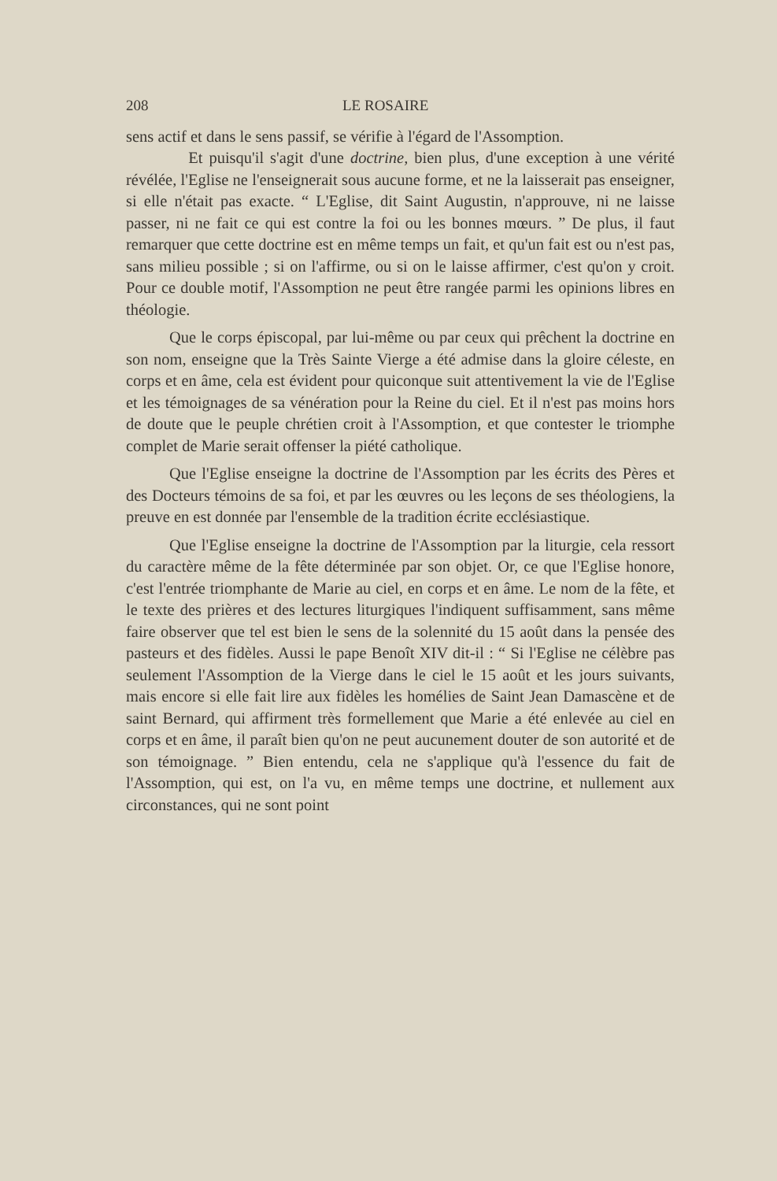208 LE ROSAIRE
sens actif et dans le sens passif, se vérifie à l'égard de l'Assomption.
Et puisqu'il s'agit d'une doctrine, bien plus, d'une exception à une vérité révélée, l'Eglise ne l'enseignerait sous aucune forme, et ne la laisserait pas enseigner, si elle n'était pas exacte. “ L'Eglise, dit Saint Augustin, n'approuve, ni ne laisse passer, ni ne fait ce qui est contre la foi ou les bonnes mœurs. ” De plus, il faut remarquer que cette doctrine est en même temps un fait, et qu'un fait est ou n'est pas, sans milieu possible ; si on l'affirme, ou si on le laisse affirmer, c'est qu'on y croit. Pour ce double motif, l'Assomption ne peut être rangée parmi les opinions libres en théologie.
Que le corps épiscopal, par lui-même ou par ceux qui prêchent la doctrine en son nom, enseigne que la Très Sainte Vierge a été admise dans la gloire céleste, en corps et en âme, cela est évident pour quiconque suit attentivement la vie de l'Eglise et les témoignages de sa vénération pour la Reine du ciel. Et il n'est pas moins hors de doute que le peuple chrétien croit à l'Assomption, et que contester le triomphe complet de Marie serait offenser la piété catholique.
Que l'Eglise enseigne la doctrine de l'Assomption par les écrits des Pères et des Docteurs témoins de sa foi, et par les œuvres ou les leçons de ses théologiens, la preuve en est donnée par l'ensemble de la tradition écrite ecclésiastique.
Que l'Eglise enseigne la doctrine de l'Assomption par la liturgie, cela ressort du caractère même de la fête déterminée par son objet. Or, ce que l'Eglise honore, c'est l'entrée triomphante de Marie au ciel, en corps et en âme. Le nom de la fête, et le texte des prières et des lectures liturgiques l'indiquent suffisamment, sans même faire observer que tel est bien le sens de la solennité du 15 août dans la pensée des pasteurs et des fidèles. Aussi le pape Benoît XIV dit-il : “ Si l'Eglise ne célèbre pas seulement l'Assomption de la Vierge dans le ciel le 15 août et les jours suivants, mais encore si elle fait lire aux fidèles les homélies de Saint Jean Damascène et de saint Bernard, qui affirment très formellement que Marie a été enlevée au ciel en corps et en âme, il paraît bien qu'on ne peut aucunement douter de son autorité et de son témoignage. ” Bien entendu, cela ne s'applique qu'à l'essence du fait de l'Assomption, qui est, on l'a vu, en même temps une doctrine, et nullement aux circonstances, qui ne sont point